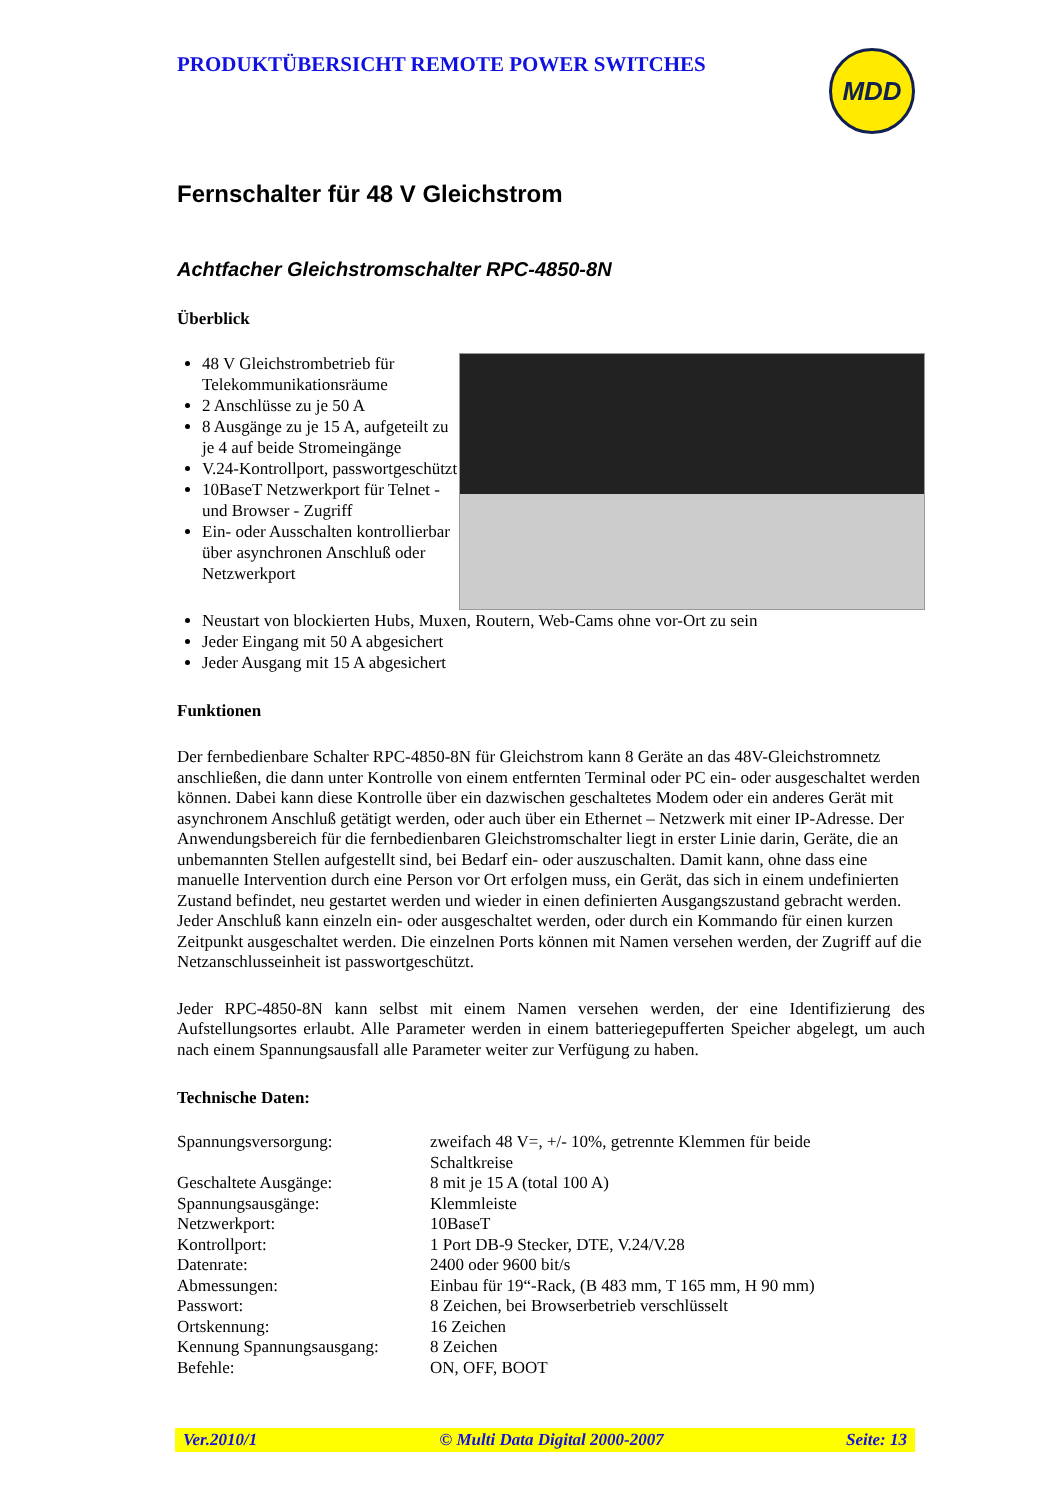PRODUKTÜBERSICHT REMOTE POWER SWITCHES
MDD
Fernschalter für 48 V Gleichstrom
Achtfacher Gleichstromschalter RPC-4850-8N
Überblick
48 V Gleichstrombetrieb für Telekommunikationsräume
2 Anschlüsse zu je 50 A
8 Ausgänge zu je 15 A, aufgeteilt zu je 4 auf beide Stromeingänge
V.24-Kontrollport, passwortgeschützt
10BaseT Netzwerkport für Telnet - und Browser - Zugriff
Ein- oder Ausschalten kontrollierbar über asynchronen Anschluß oder Netzwerkport
Neustart von blockierten Hubs, Muxen, Routern, Web-Cams ohne vor-Ort zu sein
Jeder Eingang mit 50 A abgesichert
Jeder Ausgang mit 15 A abgesichert
Funktionen
Der fernbedienbare Schalter RPC-4850-8N für Gleichstrom kann 8 Geräte an das 48V-Gleichstromnetz anschließen, die dann unter Kontrolle von einem entfernten Terminal oder PC ein- oder ausgeschaltet werden können. Dabei kann diese Kontrolle über ein dazwischen geschaltetes Modem oder ein anderes Gerät mit asynchronem Anschluß getätigt werden, oder auch über ein Ethernet – Netzwerk mit einer IP-Adresse. Der Anwendungsbereich für die fernbedienbaren Gleichstromschalter liegt in erster Linie darin, Geräte, die an unbemannten Stellen aufgestellt sind, bei Bedarf ein- oder auszuschalten. Damit kann, ohne dass eine manuelle Intervention durch eine Person vor Ort erfolgen muss, ein Gerät, das sich in einem undefinierten Zustand befindet, neu gestartet werden und wieder in einen definierten Ausgangszustand gebracht werden. Jeder Anschluß kann einzeln ein- oder ausgeschaltet werden, oder durch ein Kommando für einen kurzen Zeitpunkt ausgeschaltet werden. Die einzelnen Ports können mit Namen versehen werden, der Zugriff auf die Netzanschlusseinheit ist passwortgeschützt.
Jeder RPC-4850-8N kann selbst mit einem Namen versehen werden, der eine Identifizierung des Aufstellungsortes erlaubt. Alle Parameter werden in einem batteriegepufferten Speicher abgelegt, um auch nach einem Spannungsausfall alle Parameter weiter zur Verfügung zu haben.
Technische Daten:
| Spannungsversorgung: | zweifach 48 V=, +/- 10%, getrennte Klemmen für beide Schaltkreise |
| Geschaltete Ausgänge: | 8 mit je 15 A (total 100 A) |
| Spannungsausgänge: | Klemmleiste |
| Netzwerkport: | 10BaseT |
| Kontrollport: | 1 Port DB-9 Stecker, DTE, V.24/V.28 |
| Datenrate: | 2400 oder 9600 bit/s |
| Abmessungen: | Einbau für 19“-Rack, (B 483 mm, T 165 mm, H 90 mm) |
| Passwort: | 8 Zeichen, bei Browserbetrieb verschlüsselt |
| Ortskennung: | 16 Zeichen |
| Kennung Spannungsausgang: | 8 Zeichen |
| Befehle: | ON, OFF, BOOT |
Ver.2010/1 © Multi Data Digital 2000-2007 Seite: 13